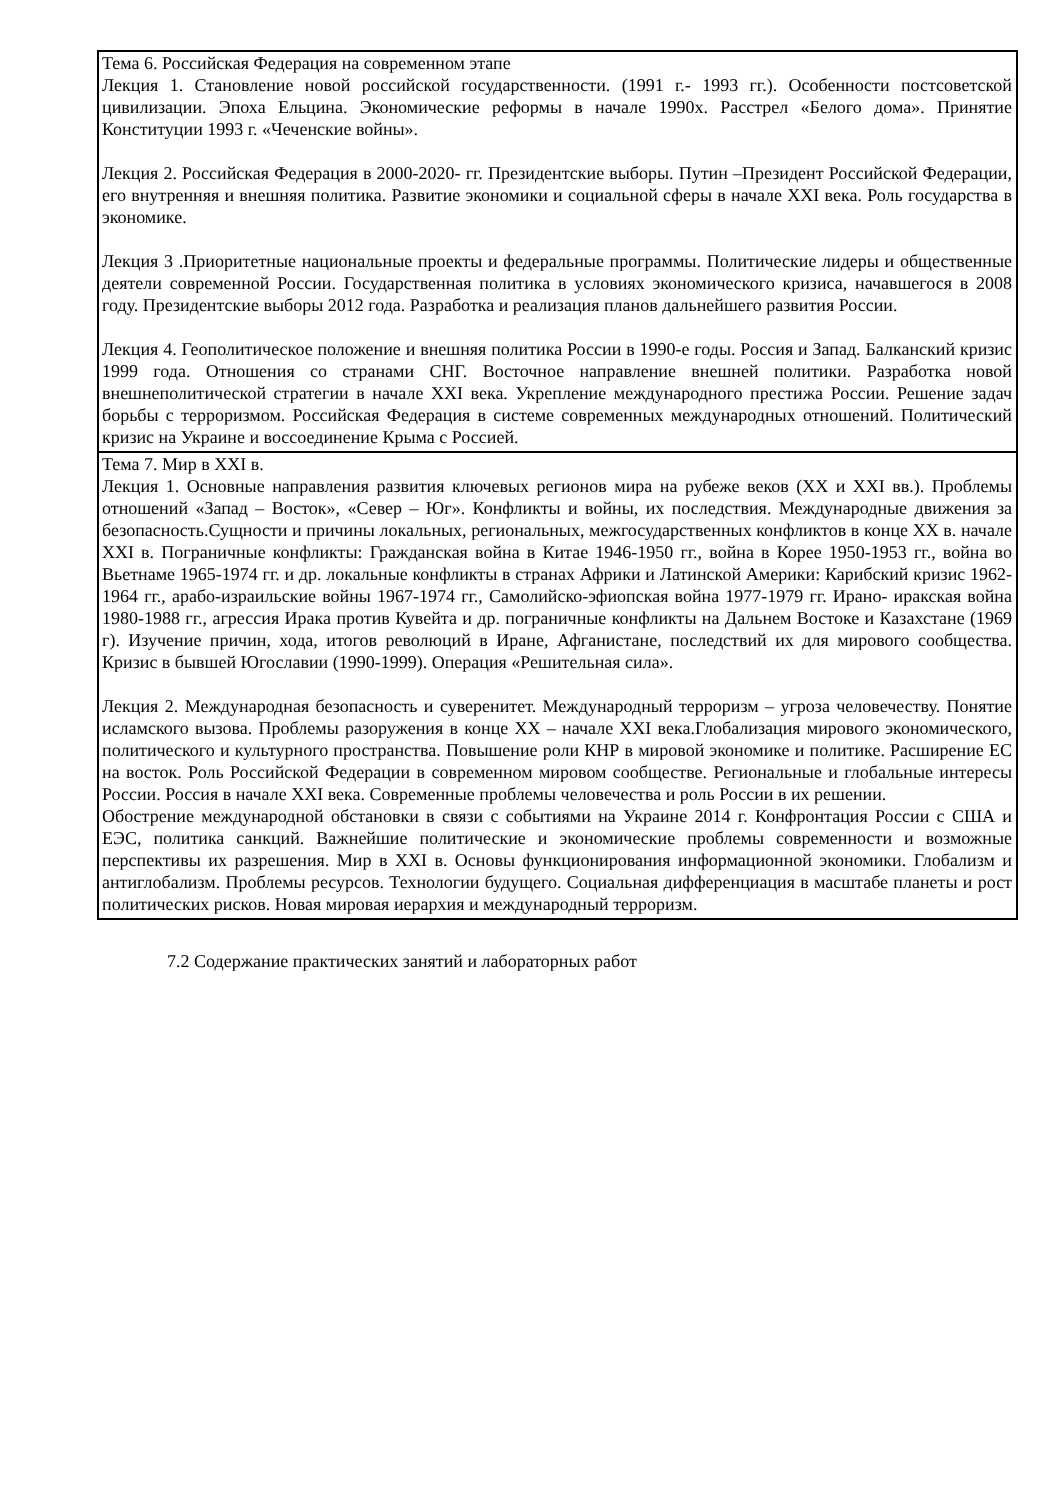| Тема 6. Российская Федерация на современном этапе Лекция 1. Становление новой российской государственности. (1991 г.- 1993 гг.). Особенности постсоветской цивилизации. Эпоха Ельцина. Экономические реформы в начале 1990х. Расстрел «Белого дома». Принятие Конституции 1993 г. «Чеченские войны». Лекция 2. Российская Федерация в 2000-2020- гг. Президентские выборы. Путин –Президент Российской Федерации, его внутренняя и внешняя политика. Развитие экономики и социальной сферы в начале XXI века. Роль государства в экономике. Лекция 3 .Приоритетные национальные проекты и федеральные программы. Политические лидеры и общественные деятели современной России. Государственная политика в условиях экономического кризиса, начавшегося в 2008 году. Президентские выборы 2012 года. Разработка и реализация планов дальнейшего развития России. Лекция 4. Геополитическое положение и внешняя политика России в 1990-е годы. Россия и Запад. Балканский кризис 1999 года. Отношения со странами СНГ. Восточное направление внешней политики. Разработка новой внешнеполитической стратегии в начале XXI века. Укрепление международного престижа России. Решение задач борьбы с терроризмом. Российская Федерация в системе современных международных отношений. Политический кризис на Украине и воссоединение Крыма с Россией. |
| Тема 7. Мир в XXI в. Лекция 1. Основные направления развития ключевых регионов мира на рубеже веков (XX и XXI вв.). Проблемы отношений «Запад – Восток», «Север – Юг». Конфликты и войны, их последствия. Международные движения за безопасность.Сущности и причины локальных, региональных, межгосударственных конфликтов в конце XX в. начале XXI в. Пограничные конфликты: Гражданская война в Китае 1946-1950 гг., война в Корее 1950-1953 гг., война во Вьетнаме 1965-1974 гг. и др. локальные конфликты в странах Африки и Латинской Америки: Карибский кризис 1962-1964 гг., арабо-израильские войны 1967-1974 гг., Самолийско-эфиопская война 1977-1979 гг. Ирано- иракская война 1980-1988 гг., агрессия Ирака против Кувейта и др. пограничные конфликты на Дальнем Востоке и Казахстане (1969 г). Изучение причин, хода, итогов революций в Иране, Афганистане, последствий их для мирового сообщества. Кризис в бывшей Югославии (1990-1999). Операция «Решительная сила». Лекция 2. Международная безопасность и суверенитет. Международный терроризм – угроза человечеству. Понятие исламского вызова. Проблемы разоружения в конце XX – начале XXI века.Глобализация мирового экономического, политического и культурного пространства. Повышение роли КНР в мировой экономике и политике. Расширение ЕС на восток. Роль Российской Федерации в современном мировом сообществе. Региональные и глобальные интересы России. Россия в начале XXI века. Современные проблемы человечества и роль России в их решении. Обострение международной обстановки в связи с событиями на Украине 2014 г. Конфронтация России с США и ЕЭС, политика санкций. Важнейшие политические и экономические проблемы современности и возможные перспективы их разрешения. Мир в XXI в. Основы функционирования информационной экономики. Глобализм и антиглобализм. Проблемы ресурсов. Технологии будущего. Социальная дифференциация в масштабе планеты и рост политических рисков. Новая мировая иерархия и международный терроризм. |
7.2 Содержание практических занятий и лабораторных работ